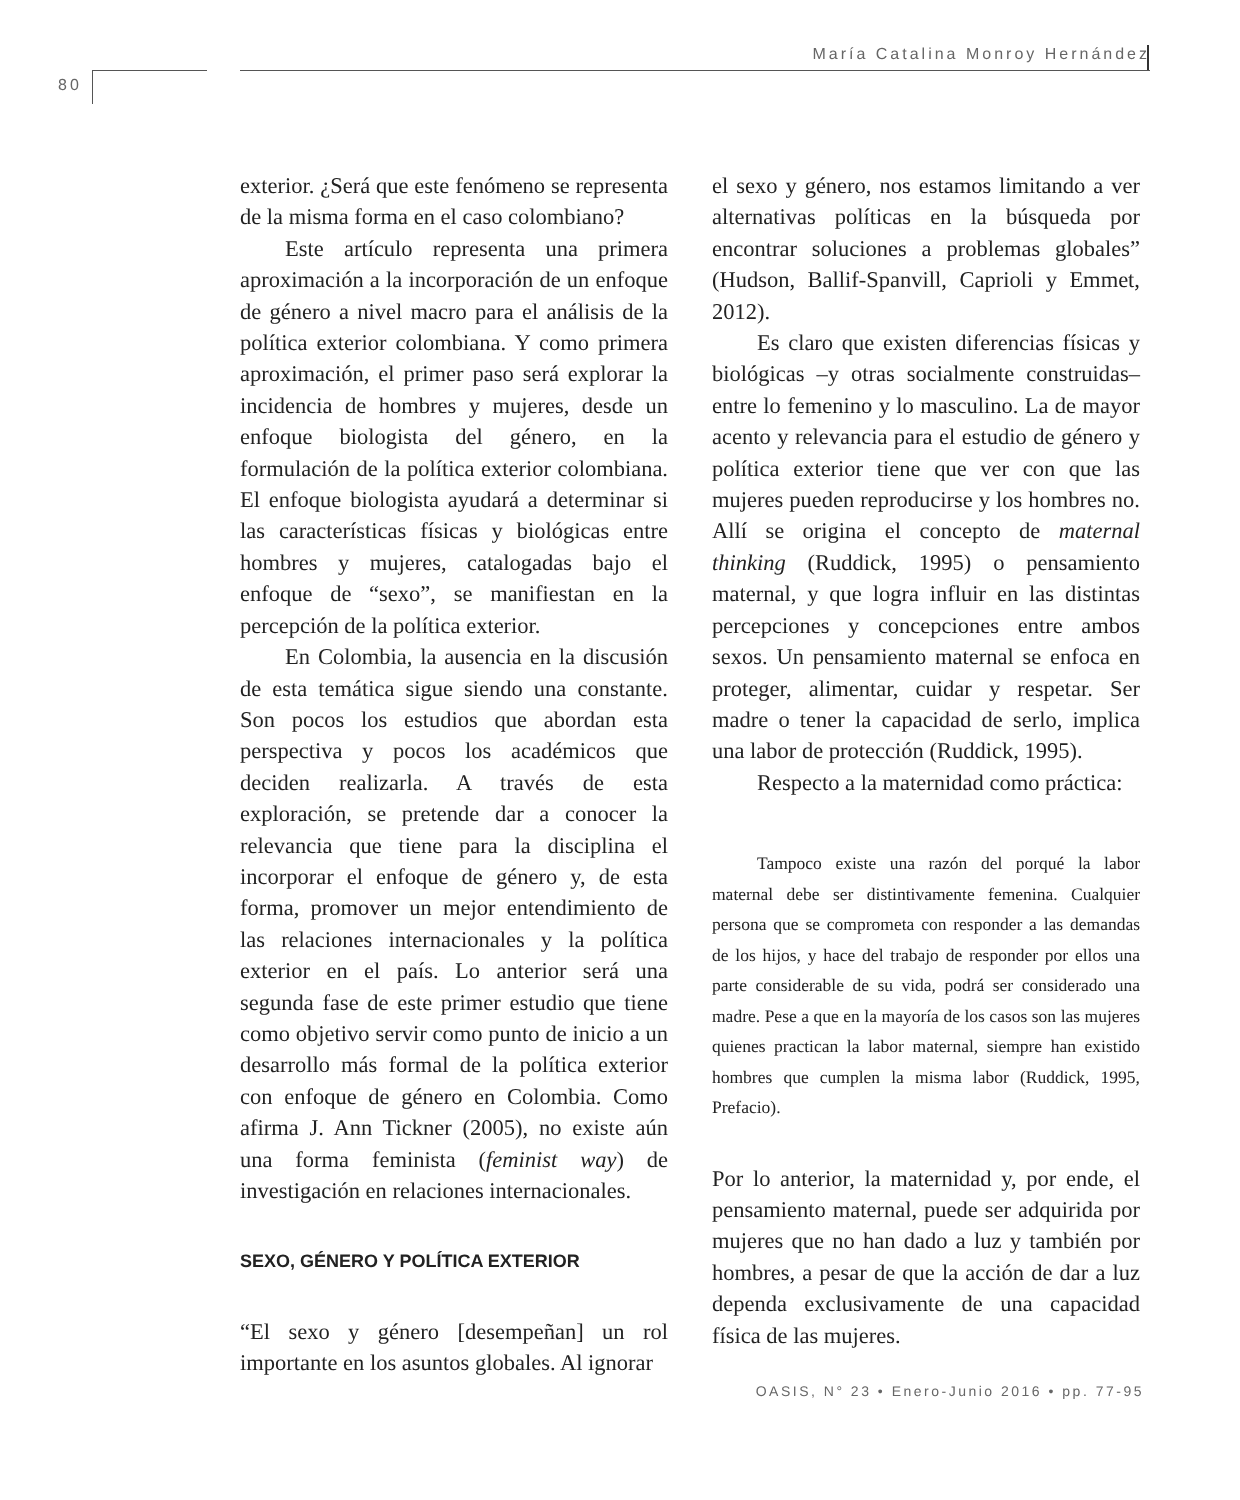María Catalina Monroy Hernández
80
exterior. ¿Será que este fenómeno se representa de la misma forma en el caso colombiano?
Este artículo representa una primera aproximación a la incorporación de un enfoque de género a nivel macro para el análisis de la política exterior colombiana. Y como primera aproximación, el primer paso será explorar la incidencia de hombres y mujeres, desde un enfoque biologista del género, en la formulación de la política exterior colombiana. El enfoque biologista ayudará a determinar si las características físicas y biológicas entre hombres y mujeres, catalogadas bajo el enfoque de “sexo”, se manifiestan en la percepción de la política exterior.
En Colombia, la ausencia en la discusión de esta temática sigue siendo una constante. Son pocos los estudios que abordan esta perspectiva y pocos los académicos que deciden realizarla. A través de esta exploración, se pretende dar a conocer la relevancia que tiene para la disciplina el incorporar el enfoque de género y, de esta forma, promover un mejor entendimiento de las relaciones internacionales y la política exterior en el país. Lo anterior será una segunda fase de este primer estudio que tiene como objetivo servir como punto de inicio a un desarrollo más formal de la política exterior con enfoque de género en Colombia. Como afirma J. Ann Tickner (2005), no existe aún una forma feminista (feminist way) de investigación en relaciones internacionales.
SEXO, GÉNERO Y POLÍTICA EXTERIOR
“El sexo y género [desempeñan] un rol importante en los asuntos globales. Al ignorar
el sexo y género, nos estamos limitando a ver alternativas políticas en la búsqueda por encontrar soluciones a problemas globales” (Hudson, Ballif-Spanvill, Caprioli y Emmet, 2012).
Es claro que existen diferencias físicas y biológicas –y otras socialmente construidas– entre lo femenino y lo masculino. La de mayor acento y relevancia para el estudio de género y política exterior tiene que ver con que las mujeres pueden reproducirse y los hombres no. Allí se origina el concepto de maternal thinking (Ruddick, 1995) o pensamiento maternal, y que logra influir en las distintas percepciones y concepciones entre ambos sexos. Un pensamiento maternal se enfoca en proteger, alimentar, cuidar y respetar. Ser madre o tener la capacidad de serlo, implica una labor de protección (Ruddick, 1995).
Respecto a la maternidad como práctica:
Tampoco existe una razón del porqué la labor maternal debe ser distintivamente femenina. Cualquier persona que se comprometa con responder a las demandas de los hijos, y hace del trabajo de responder por ellos una parte considerable de su vida, podrá ser considerado una madre. Pese a que en la mayoría de los casos son las mujeres quienes practican la labor maternal, siempre han existido hombres que cumplen la misma labor (Ruddick, 1995, Prefacio).
Por lo anterior, la maternidad y, por ende, el pensamiento maternal, puede ser adquirida por mujeres que no han dado a luz y también por hombres, a pesar de que la acción de dar a luz dependa exclusivamente de una capacidad física de las mujeres.
OASIS, N° 23 • Enero-Junio 2016 • pp. 77-95